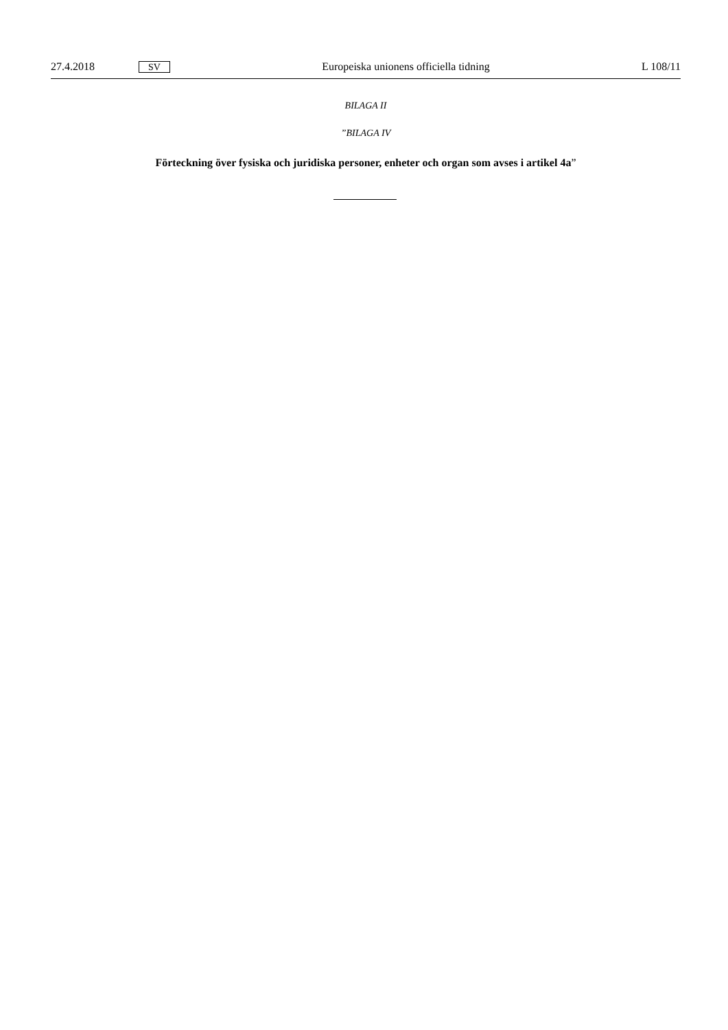27.4.2018 SV Europeiska unionens officiella tidning L 108/11
BILAGA II
”BILAGA IV
Förteckning över fysiska och juridiska personer, enheter och organ som avses i artikel 4a”